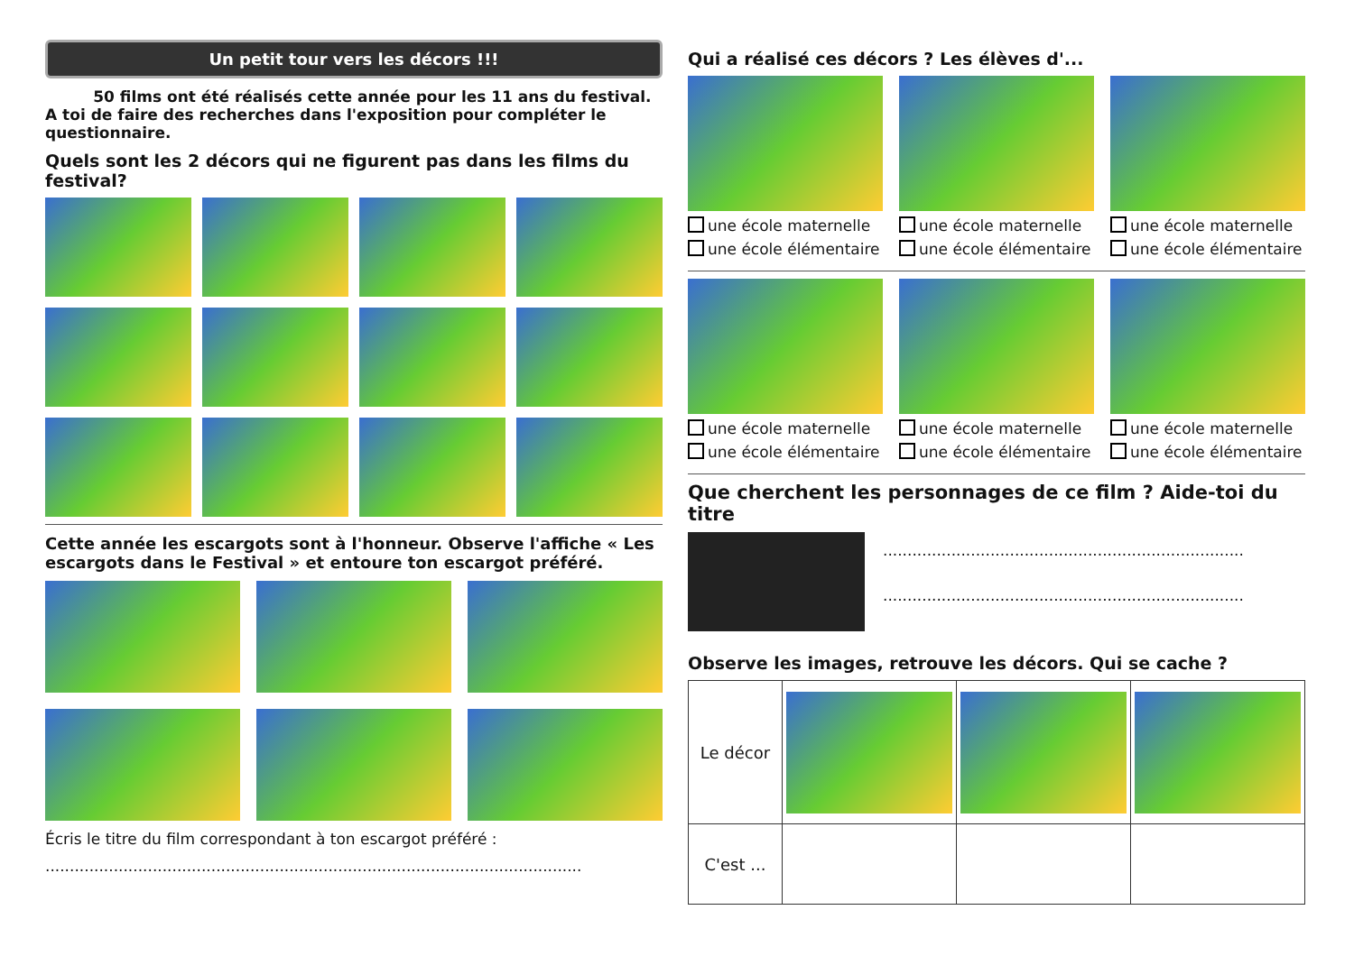Un petit tour vers les décors !!!
50 films ont été réalisés cette année pour les 11 ans du festival. A toi de faire des recherches dans l'exposition pour compléter le questionnaire.
Quels sont les 2 décors qui ne figurent pas dans les films du festival?
Cette année les escargots sont à l'honneur. Observe l'affiche « Les escargots dans le Festival » et entoure ton escargot préféré.
Écris le titre du film correspondant à ton escargot préféré :
..............................................................................................................
Qui a réalisé ces décors ? Les élèves d'...
une école maternelle
une école élémentaire
une école maternelle
une école élémentaire
une école maternelle
une école élémentaire
une école maternelle
une école élémentaire
une école maternelle
une école élémentaire
une école maternelle
une école élémentaire
Que cherchent les personnages de ce film ? Aide-toi du titre
..........................................................................
..........................................................................
Observe les images, retrouve les décors. Qui se cache ?
| Le décor | | | |
| C'est ... | | | |